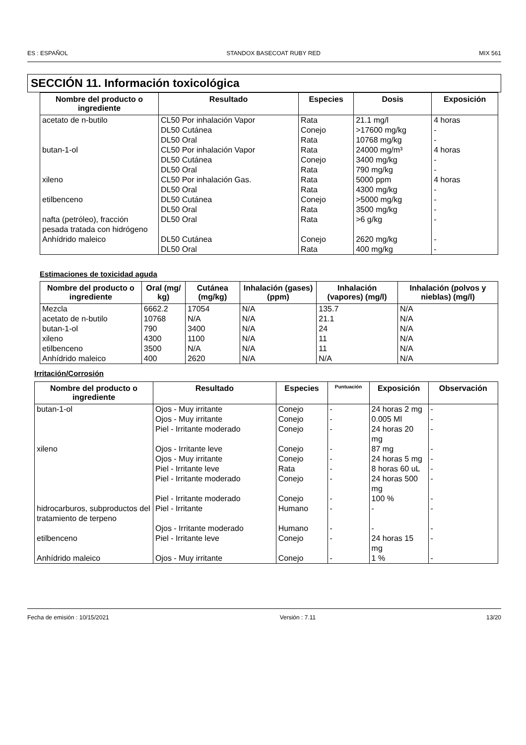ES : ESPAÑOL STANDOX BASECOAT RUBY RED MIX 561
SECCIÓN 11. Información toxicológica
| Nombre del producto o ingrediente | Resultado | Especies | Dosis | Exposición |
| --- | --- | --- | --- | --- |
| acetato de n-butilo | CL50 Por inhalación Vapor DL50 Cutánea DL50 Oral | Rata Conejo Rata | 21.1 mg/l >17600 mg/kg 10768 mg/kg | 4 horas - - |
| butan-1-ol | CL50 Por inhalación Vapor DL50 Cutánea DL50 Oral | Rata Conejo Rata | 24000 mg/m³ 3400 mg/kg 790 mg/kg | 4 horas - - |
| xileno | CL50 Por inhalación Gas. DL50 Oral | Rata Rata | 5000 ppm 4300 mg/kg | 4 horas - |
| etilbenceno | DL50 Cutánea DL50 Oral | Conejo Rata | >5000 mg/kg 3500 mg/kg | - - |
| nafta (petróleo), fracción pesada tratada con hidrógeno | DL50 Oral | Rata | >6 g/kg | - |
| Anhídrido maleico | DL50 Cutánea DL50 Oral | Conejo Rata | 2620 mg/kg 400 mg/kg | - - |
Estimaciones de toxicidad aguda
| Nombre del producto o ingrediente | Oral (mg/ kg) | Cutánea (mg/kg) | Inhalación (gases) (ppm) | Inhalación (vapores) (mg/l) | Inhalación (polvos y nieblas) (mg/l) |
| --- | --- | --- | --- | --- | --- |
| Mezcla acetato de n-butilo butan-1-ol xileno etilbenceno Anhídrido maleico | 6662.2 10768 790 4300 3500 400 | 17054 N/A 3400 1100 N/A 2620 | N/A N/A N/A N/A N/A N/A | 135.7 21.1 24 11 11 N/A | N/A N/A N/A N/A N/A N/A |
Irritación/Corrosión
| Nombre del producto o ingrediente | Resultado | Especies | Puntuación | Exposición | Observación |
| --- | --- | --- | --- | --- | --- |
| butan-1-ol | Ojos - Muy irritante | Conejo | - | 24 horas 2 mg | - |
| | Ojos - Muy irritante | Conejo | - | 0.005 Ml | - |
| | Piel - Irritante moderado | Conejo | - | 24 horas 20 mg | - |
| xileno | Ojos - Irritante leve | Conejo | - | 87 mg | - |
| | Ojos - Muy irritante | Conejo | - | 24 horas 5 mg | - |
| | Piel - Irritante leve | Rata | - | 8 horas 60 uL | - |
| | Piel - Irritante moderado | Conejo | - | 24 horas 500 mg | - |
| | Piel - Irritante moderado | Conejo | - | 100 % | - |
| hidrocarburos, subproductos del tratamiento de terpeno | Piel - Irritante | Humano | - | - | - |
| | Ojos - Irritante moderado | Humano | - | - | - |
| etilbenceno | Piel - Irritante leve | Conejo | - | 24 horas 15 mg | - |
| Anhídrido maleico | Ojos - Muy irritante | Conejo | - | 1 % | - |
Fecha de emisión : 10/15/2021 Versión : 7.11 13/20